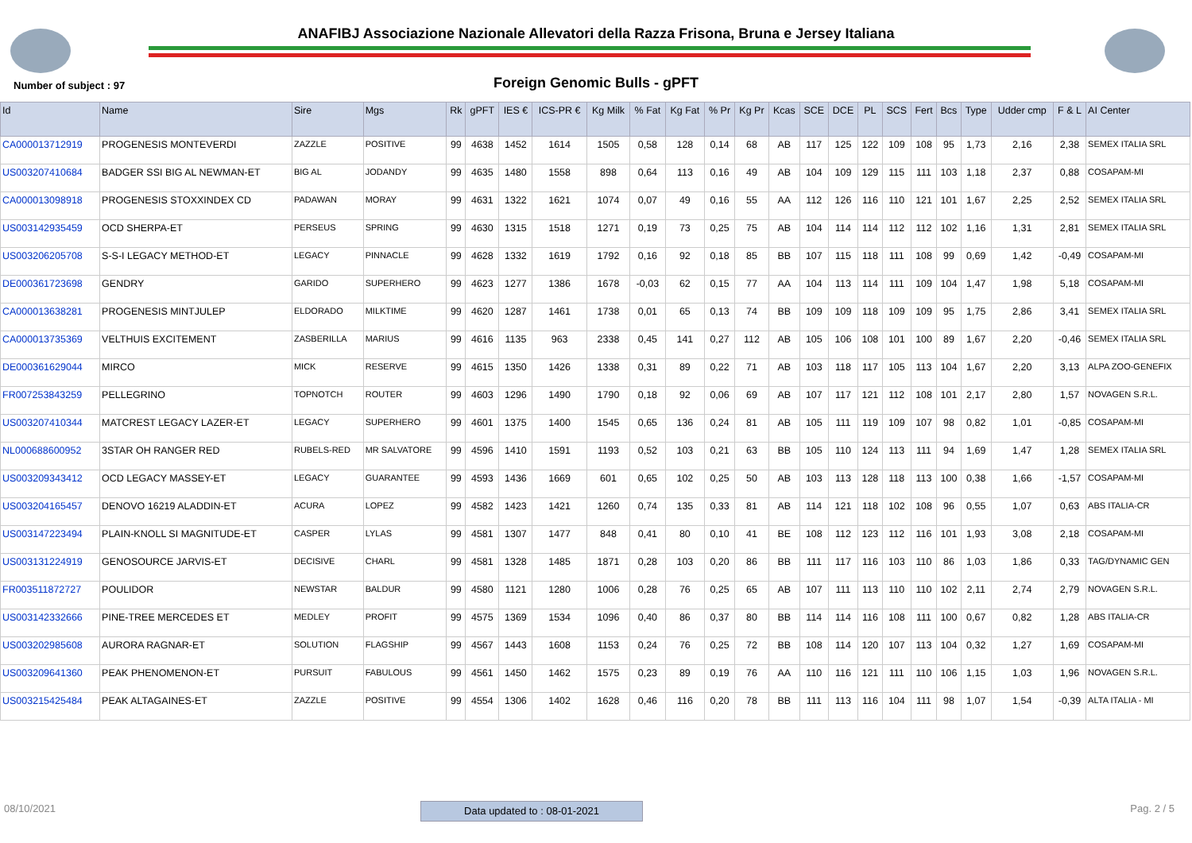ANAFIBJ Associazione Nazionale Allevatori della Razza Frisona, Bruna e Jersey Italiana
Number of subject : 97
Foreign Genomic Bulls - gPFT
| Id | Name | Sire | Mgs | Rk | gPFT | IES € | ICS-PR € | Kg Milk | % Fat | Kg Fat | % Pr | Kg Pr | Kcas | SCE | DCE | PL | SCS | Fert | Bcs | Type | Udder cmp | F & L | AI Center |
| --- | --- | --- | --- | --- | --- | --- | --- | --- | --- | --- | --- | --- | --- | --- | --- | --- | --- | --- | --- | --- | --- | --- | --- |
| CA000013712919 | PROGENESIS MONTEVERDI | ZAZZLE | POSITIVE | 99 | 4638 | 1452 | 1614 | 1505 | 0,58 | 128 | 0,14 | 68 | AB | 117 | 125 | 122 | 109 | 108 | 95 | 1,73 | 2,16 | 2,38 | SEMEX ITALIA SRL |
| US003207410684 | BADGER SSI BIG AL NEWMAN-ET | BIG AL | JODANDY | 99 | 4635 | 1480 | 1558 | 898 | 0,64 | 113 | 0,16 | 49 | AB | 104 | 109 | 129 | 115 | 111 | 103 | 1,18 | 2,37 | 0,88 | COSAPAM-MI |
| CA000013098918 | PROGENESIS STOXXINDEX CD | PADAWAN | MORAY | 99 | 4631 | 1322 | 1621 | 1074 | 0,07 | 49 | 0,16 | 55 | AA | 112 | 126 | 116 | 110 | 121 | 101 | 1,67 | 2,25 | 2,52 | SEMEX ITALIA SRL |
| US003142935459 | OCD SHERPA-ET | PERSEUS | SPRING | 99 | 4630 | 1315 | 1518 | 1271 | 0,19 | 73 | 0,25 | 75 | AB | 104 | 114 | 114 | 112 | 112 | 102 | 1,16 | 1,31 | 2,81 | SEMEX ITALIA SRL |
| US003206205708 | S-S-I LEGACY METHOD-ET | LEGACY | PINNACLE | 99 | 4628 | 1332 | 1619 | 1792 | 0,16 | 92 | 0,18 | 85 | BB | 107 | 115 | 118 | 111 | 108 | 99 | 0,69 | 1,42 | -0,49 | COSAPAM-MI |
| DE000361723698 | GENDRY | GARIDO | SUPERHERO | 99 | 4623 | 1277 | 1386 | 1678 | -0,03 | 62 | 0,15 | 77 | AA | 104 | 113 | 114 | 111 | 109 | 104 | 1,47 | 1,98 | 5,18 | COSAPAM-MI |
| CA000013638281 | PROGENESIS MINTJULEP | ELDORADO | MILKTIME | 99 | 4620 | 1287 | 1461 | 1738 | 0,01 | 65 | 0,13 | 74 | BB | 109 | 109 | 118 | 109 | 109 | 95 | 1,75 | 2,86 | 3,41 | SEMEX ITALIA SRL |
| CA000013735369 | VELTHUIS EXCITEMENT | ZASBERILLA | MARIUS | 99 | 4616 | 1135 | 963 | 2338 | 0,45 | 141 | 0,27 | 112 | AB | 105 | 106 | 108 | 101 | 100 | 89 | 1,67 | 2,20 | -0,46 | SEMEX ITALIA SRL |
| DE000361629044 | MIRCO | MICK | RESERVE | 99 | 4615 | 1350 | 1426 | 1338 | 0,31 | 89 | 0,22 | 71 | AB | 103 | 118 | 117 | 105 | 113 | 104 | 1,67 | 2,20 | 3,13 | ALPA ZOO-GENEFIX |
| FR007253843259 | PELLEGRINO | TOPNOTCH | ROUTER | 99 | 4603 | 1296 | 1490 | 1790 | 0,18 | 92 | 0,06 | 69 | AB | 107 | 117 | 121 | 112 | 108 | 101 | 2,17 | 2,80 | 1,57 | NOVAGEN S.R.L. |
| US003207410344 | MATCREST LEGACY LAZER-ET | LEGACY | SUPERHERO | 99 | 4601 | 1375 | 1400 | 1545 | 0,65 | 136 | 0,24 | 81 | AB | 105 | 111 | 119 | 109 | 107 | 98 | 0,82 | 1,01 | -0,85 | COSAPAM-MI |
| NL000688600952 | 3STAR OH RANGER RED | RUBELS-RED | MR SALVATORE | 99 | 4596 | 1410 | 1591 | 1193 | 0,52 | 103 | 0,21 | 63 | BB | 105 | 110 | 124 | 113 | 111 | 94 | 1,69 | 1,47 | 1,28 | SEMEX ITALIA SRL |
| US003209343412 | OCD LEGACY MASSEY-ET | LEGACY | GUARANTEE | 99 | 4593 | 1436 | 1669 | 601 | 0,65 | 102 | 0,25 | 50 | AB | 103 | 113 | 128 | 118 | 113 | 100 | 0,38 | 1,66 | -1,57 | COSAPAM-MI |
| US003204165457 | DENOVO 16219 ALADDIN-ET | ACURA | LOPEZ | 99 | 4582 | 1423 | 1421 | 1260 | 0,74 | 135 | 0,33 | 81 | AB | 114 | 121 | 118 | 102 | 108 | 96 | 0,55 | 1,07 | 0,63 | ABS ITALIA-CR |
| US003147223494 | PLAIN-KNOLL SI MAGNITUDE-ET | CASPER | LYLAS | 99 | 4581 | 1307 | 1477 | 848 | 0,41 | 80 | 0,10 | 41 | BE | 108 | 112 | 123 | 112 | 116 | 101 | 1,93 | 3,08 | 2,18 | COSAPAM-MI |
| US003131224919 | GENOSOURCE JARVIS-ET | DECISIVE | CHARL | 99 | 4581 | 1328 | 1485 | 1871 | 0,28 | 103 | 0,20 | 86 | BB | 111 | 117 | 116 | 103 | 110 | 86 | 1,03 | 1,86 | 0,33 | TAG/DYNAMIC GEN |
| FR003511872727 | POULIDOR | NEWSTAR | BALDUR | 99 | 4580 | 1121 | 1280 | 1006 | 0,28 | 76 | 0,25 | 65 | AB | 107 | 111 | 113 | 110 | 110 | 102 | 2,11 | 2,74 | 2,79 | NOVAGEN S.R.L. |
| US003142332666 | PINE-TREE MERCEDES ET | MEDLEY | PROFIT | 99 | 4575 | 1369 | 1534 | 1096 | 0,40 | 86 | 0,37 | 80 | BB | 114 | 114 | 116 | 108 | 111 | 100 | 0,67 | 0,82 | 1,28 | ABS ITALIA-CR |
| US003202985608 | AURORA RAGNAR-ET | SOLUTION | FLAGSHIP | 99 | 4567 | 1443 | 1608 | 1153 | 0,24 | 76 | 0,25 | 72 | BB | 108 | 114 | 120 | 107 | 113 | 104 | 0,32 | 1,27 | 1,69 | COSAPAM-MI |
| US003209641360 | PEAK PHENOMENON-ET | PURSUIT | FABULOUS | 99 | 4561 | 1450 | 1462 | 1575 | 0,23 | 89 | 0,19 | 76 | AA | 110 | 116 | 121 | 111 | 110 | 106 | 1,15 | 1,03 | 1,96 | NOVAGEN S.R.L. |
| US003215425484 | PEAK ALTAGAINES-ET | ZAZZLE | POSITIVE | 99 | 4554 | 1306 | 1402 | 1628 | 0,46 | 116 | 0,20 | 78 | BB | 111 | 113 | 116 | 104 | 111 | 98 | 1,07 | 1,54 | -0,39 | ALTA ITALIA - MI |
08/10/2021 Data updated to : 08-01-2021 Pag. 2 / 5